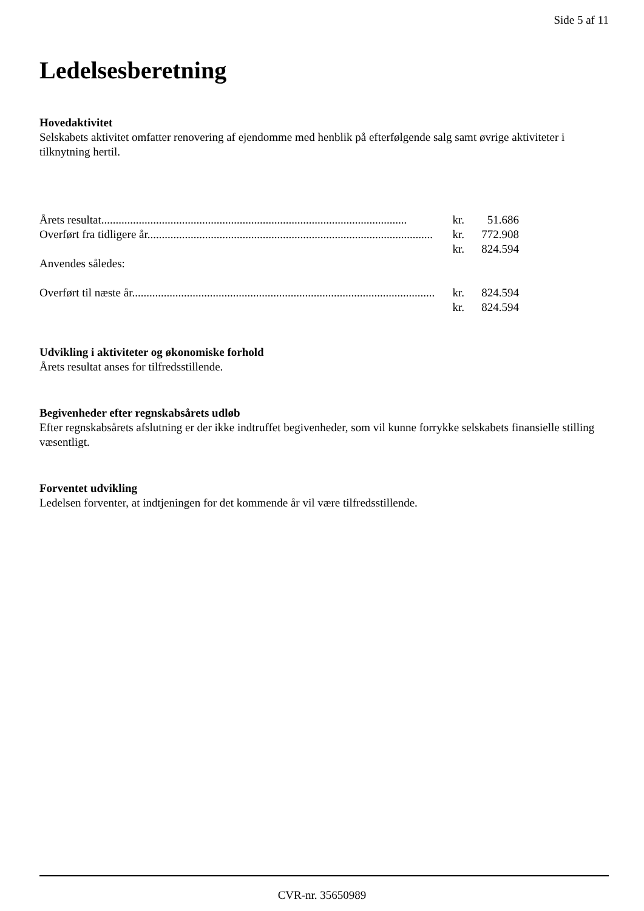Side 5 af 11
Ledelsesberetning
Hovedaktivitet
Selskabets aktivitet omfatter renovering af ejendomme med henblik på efterfølgende salg samt øvrige aktiviteter i tilknytning hertil.
| Årets resultat.......................................................................................................... | kr. | 51.686 |
| Overført fra tidligere år................................................................................................... | kr. | 772.908 |
| | kr. | 824.594 |
| Anvendes således: | | |
| Overført til næste år......................................................................................................... | kr. | 824.594 |
| | kr. | 824.594 |
Udvikling i aktiviteter og økonomiske forhold
Årets resultat anses for tilfredsstillende.
Begivenheder efter regnskabsårets udløb
Efter regnskabsårets afslutning er der ikke indtruffet begivenheder, som vil kunne forrykke selskabets finansielle stilling væsentligt.
Forventet udvikling
Ledelsen forventer, at indtjeningen for det kommende år vil være tilfredsstillende.
CVR-nr. 35650989